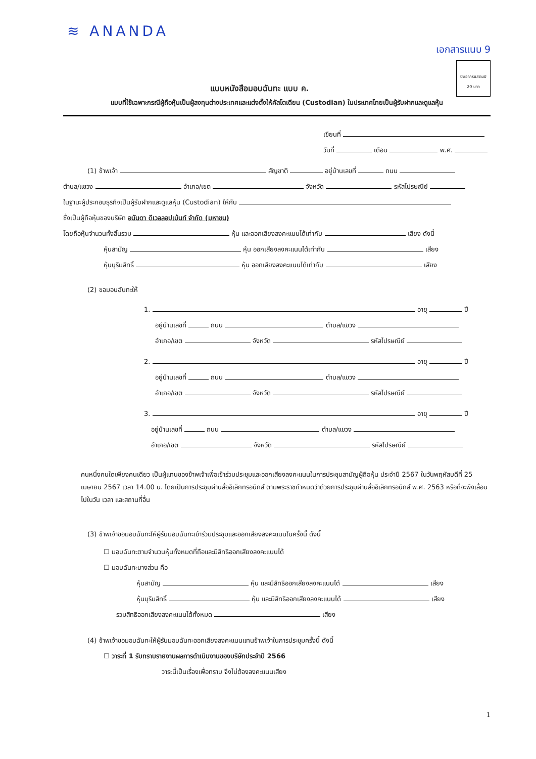≋ ANANDA
เอกสารแนบ 9
ปิดอากรแสตมป์
20 บาท
แบบหนังสือมอบฉันทะ แบบ ค.
แบบที่ใช้เฉพาะกรณีผู้ถือหุ้นเป็นผู้ลงทุนต่างประเทศและแต่งตั้งให้คัสโตเดียน (Custodian) ในประเทศไทยเป็นผู้รับฝากและดูแลหุ้น
เขียนที่
วันที่ เดือน พ.ศ.
(1) ข้าพเจ้า สัญชาติ อยู่บ้านเลขที่ ถนน
ตำบล/แขวง อำเภอ/เขต จังหวัด รหัสไปรษณีย์
ในฐานะผู้ประกอบธุรกิจเป็นผู้รับฝากและดูแลหุ้น (Custodian) ให้กับ
ซึ่งเป็นผู้ถือหุ้นของบริษัท อนันดา ดีเวลลอปเม้นท์ จำกัด (มหาชน)
โดยถือหุ้นจำนวนทั้งสิ้นรวม หุ้น และออกเสียงลงคะแนนได้เท่ากับ เสียง ดังนี้
หุ้นสามัญ หุ้น ออกเสียงลงคะแนนได้เท่ากับ เสียง
หุ้นบุริมสิทธิ์ หุ้น ออกเสียงลงคะแนนได้เท่ากับ เสียง
(2) ขอมอบฉันทะให้
1. อายุ ปี
อยู่บ้านเลขที่ ถนน ตำบล/แขวง
อำเภอ/เขต จังหวัด รหัสไปรษณีย์
2. อายุ ปี
อยู่บ้านเลขที่ ถนน ตำบล/แขวง
อำเภอ/เขต จังหวัด รหัสไปรษณีย์
3. อายุ ปี
อยู่บ้านเลขที่ ถนน ตำบล/แขวง
อำเภอ/เขต จังหวัด รหัสไปรษณีย์
คนหนึ่งคนใดเพียงคนเดียว เป็นผู้แทนของข้าพเจ้าเพื่อเข้าร่วมประชุมและออกเสียงลงคะแนนในการประชุมสามัญผู้ถือหุ้น ประจำปี 2567 ในวันพฤหัสบดีที่ 25 เมษายน 2567 เวลา 14.00 น. โดยเป็นการประชุมผ่านสื่ออิเล็กทรอนิกส์ ตามพระราชกำหนดว่าด้วยการประชุมผ่านสื่ออิเล็กทรอนิกส์ พ.ศ. 2563 หรือที่จะพึงเลื่อนไปในวัน เวลา และสถานที่อื่น
(3) ข้าพเจ้าขอมอบฉันทะให้ผู้รับมอบฉันทะเข้าร่วมประชุมและออกเสียงลงคะแนนในครั้งนี้ ดังนี้
☐ มอบฉันทะตามจำนวนหุ้นทั้งหมดที่ถือและมีสิทธิออกเสียงลงคะแนนได้
☐ มอบฉันทะบางส่วน คือ
หุ้นสามัญ หุ้น และมีสิทธิออกเสียงลงคะแนนได้ เสียง
หุ้นบุริมสิทธิ์ หุ้น และมีสิทธิออกเสียงลงคะแนนได้ เสียง
รวมสิทธิออกเสียงลงคะแนนได้ทั้งหมด เสียง
(4) ข้าพเจ้าขอมอบฉันทะให้ผู้รับมอบฉันทะออกเสียงลงคะแนนแทนข้าพเจ้าในการประชุมครั้งนี้ ดังนี้
☐ วาระที่ 1 รับทราบรายงานผลการดำเนินงานของบริษัทประจำปี 2566
วาระนี้เป็นเรื่องเพื่อทราบ จึงไม่ต้องลงคะแนนเสียง
1